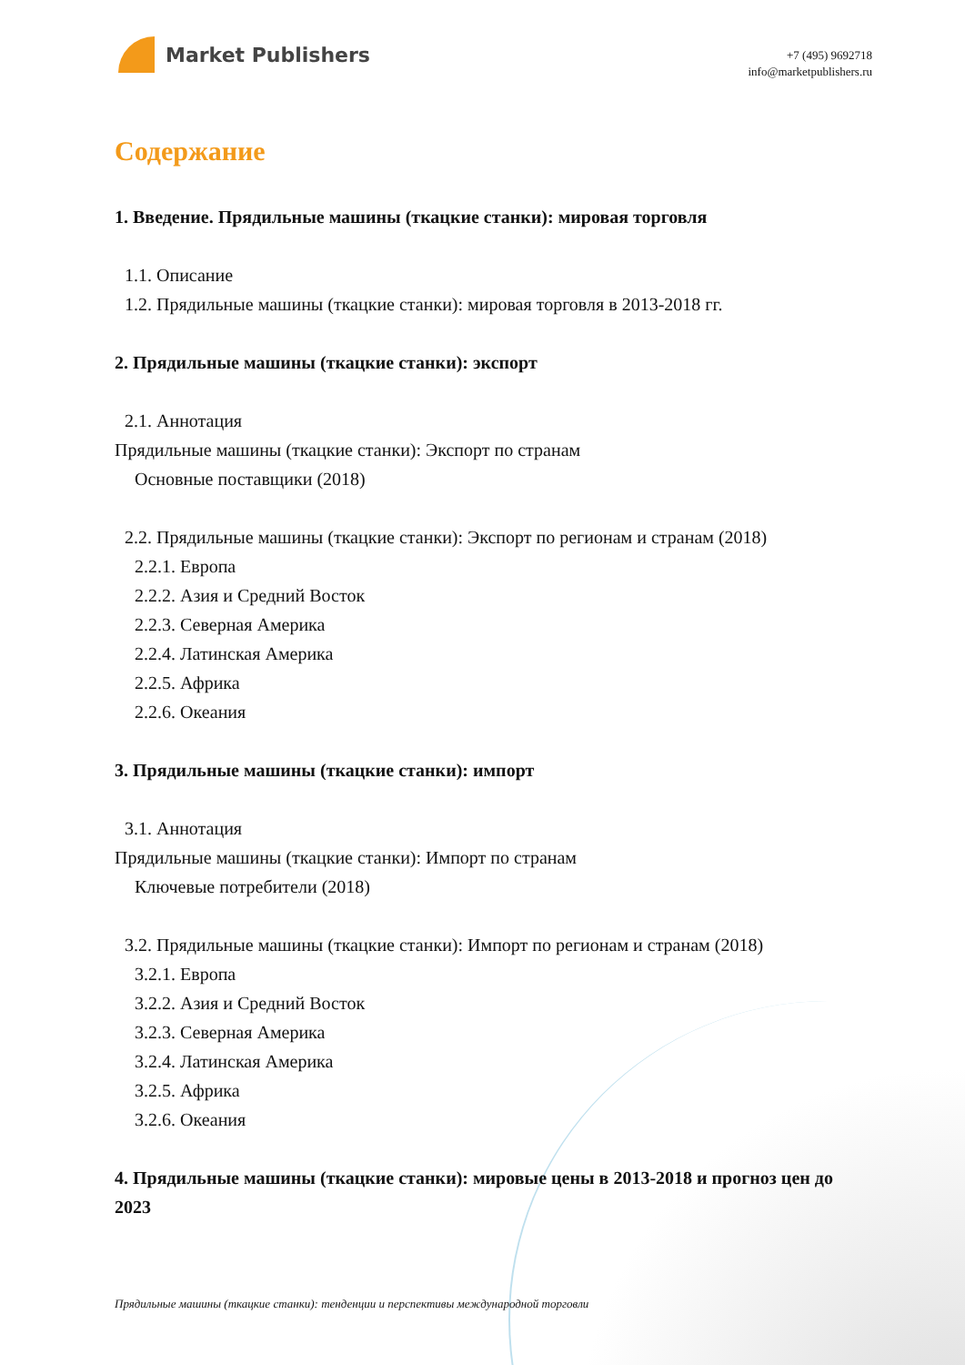Market Publishers
+7 (495) 9692718
info@marketpublishers.ru
Содержание
1. Введение. Прядильные машины (ткацкие станки): мировая торговля
1.1. Описание
1.2. Прядильные машины (ткацкие станки): мировая торговля в 2013-2018 гг.
2. Прядильные машины (ткацкие станки): экспорт
2.1. Аннотация
Прядильные машины (ткацкие станки): Экспорт по странам
Основные поставщики (2018)
2.2. Прядильные машины (ткацкие станки): Экспорт по регионам и странам (2018)
2.2.1. Европа
2.2.2. Азия и Средний Восток
2.2.3. Северная Америка
2.2.4. Латинская Америка
2.2.5. Африка
2.2.6. Океания
3. Прядильные машины (ткацкие станки): импорт
3.1. Аннотация
Прядильные машины (ткацкие станки): Импорт по странам
Ключевые потребители (2018)
3.2. Прядильные машины (ткацкие станки): Импорт по регионам и странам (2018)
3.2.1. Европа
3.2.2. Азия и Средний Восток
3.2.3. Северная Америка
3.2.4. Латинская Америка
3.2.5. Африка
3.2.6. Океания
4. Прядильные машины (ткацкие станки): мировые цены в 2013-2018 и прогноз цен до 2023
Прядильные машины (ткацкие станки): тенденции и перспективы международной торговли